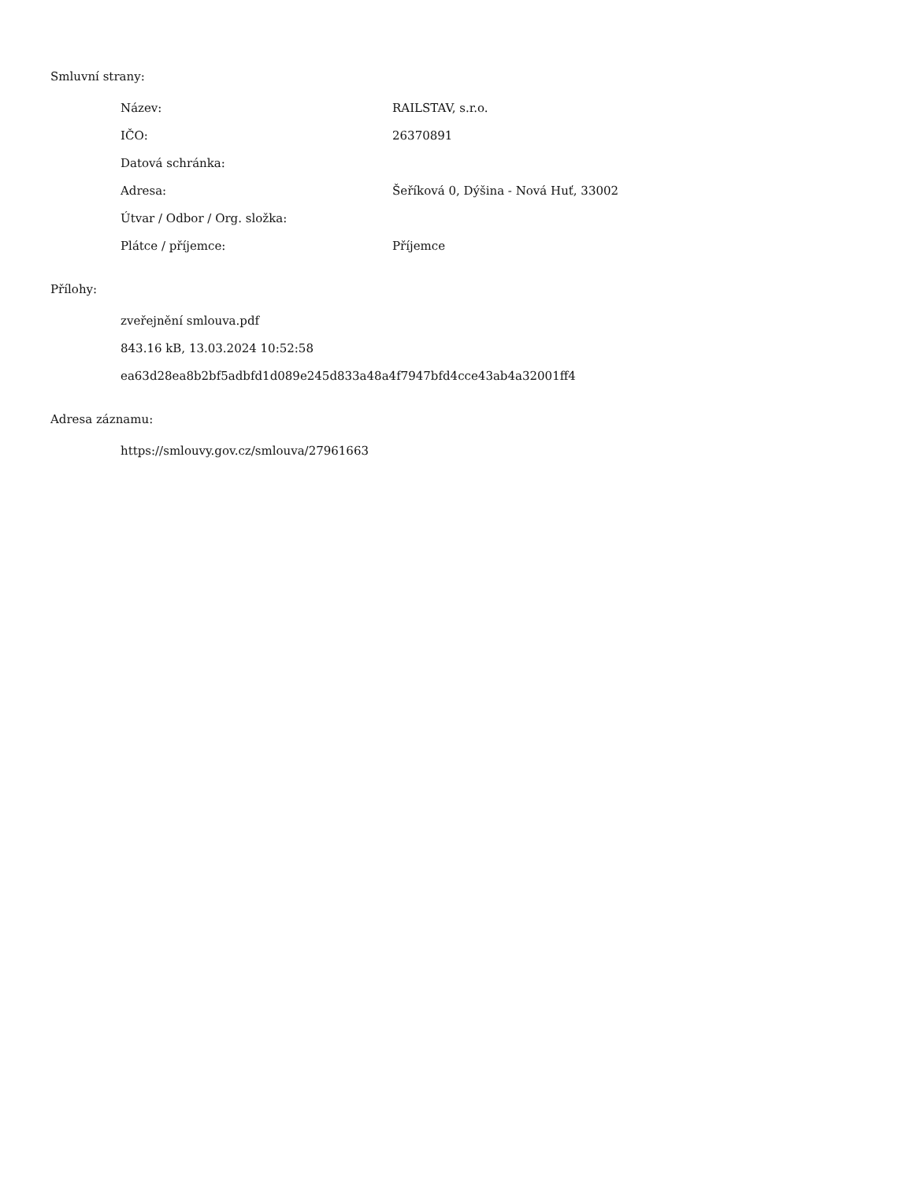Smluvní strany:
| Název: | RAILSTAV, s.r.o. |
| IČO: | 26370891 |
| Datová schránka: | |
| Adresa: | Šeříková 0, Dýšina - Nová Huť, 33002 |
| Útvar / Odbor / Org. složka: | |
| Plátce / příjemce: | Příjemce |
Přílohy:
zveřejnění smlouva.pdf
843.16 kB, 13.03.2024 10:52:58
ea63d28ea8b2bf5adbfd1d089e245d833a48a4f7947bfd4cce43ab4a32001ff4
Adresa záznamu:
https://smlouvy.gov.cz/smlouva/27961663